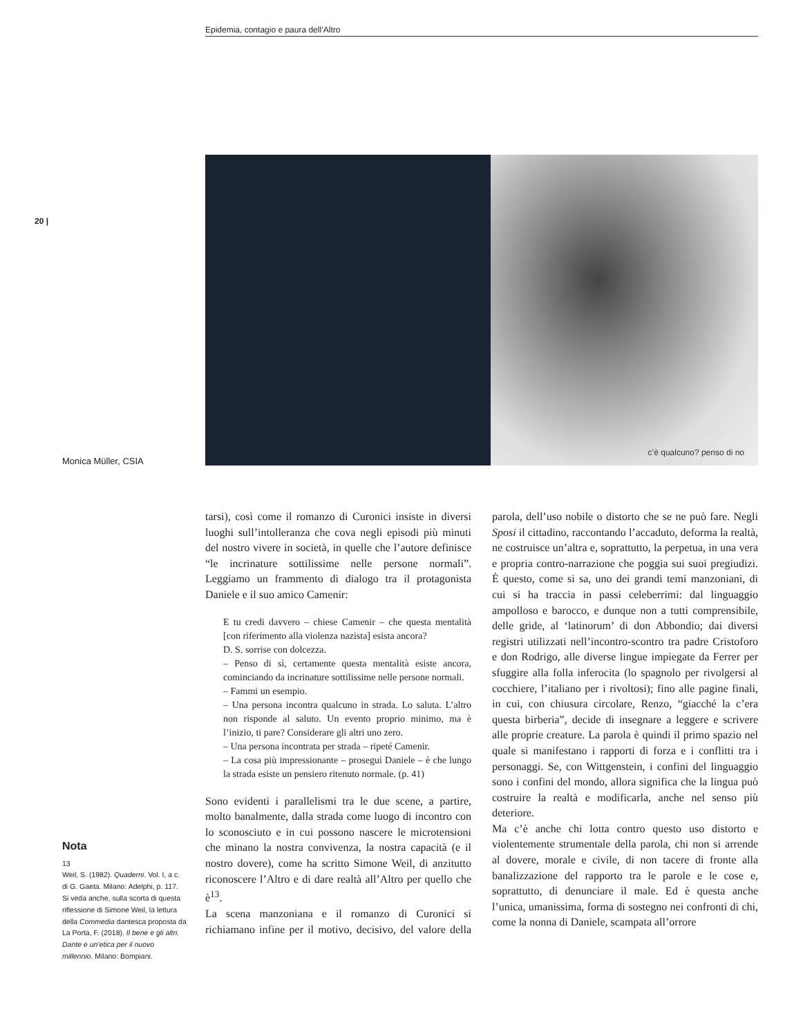Epidemia, contagio e paura dell’Altro
20 |
c’è qualcuno? penso di no
Monica Müller, CSIA
tarsi), così come il romanzo di Curonici insiste in diversi luoghi sull’intolleranza che cova negli episodi più minuti del nostro vivere in società, in quelle che l’autore definisce “le incrinature sottilissime nelle persone normali”. Leggiamo un frammento di dialogo tra il protagonista Daniele e il suo amico Camenir:
E tu credi davvero – chiese Camenir – che questa mentalità [con riferimento alla violenza nazista] esista ancora?
D. S. sorrise con dolcezza.
– Penso di sì, certamente questa mentalità esiste ancora, cominciando da incrinature sottilissime nelle persone normali.
– Fammi un esempio.
– Una persona incontra qualcuno in strada. Lo saluta. L’altro non risponde al saluto. Un evento proprio minimo, ma è l’inizio, ti pare? Considerare gli altri uno zero.
– Una persona incontrata per strada – ripeté Camenir.
– La cosa più impressionante – proseguì Daniele – è che lungo la strada esiste un pensiero ritenuto normale. (p. 41)
Sono evidenti i parallelismi tra le due scene, a partire, molto banalmente, dalla strada come luogo di incontro con lo sconosciuto e in cui possono nascere le microtensioni che minano la nostra convivenza, la nostra capacità (e il nostro dovere), come ha scritto Simone Weil, di anzitutto riconoscere l’Altro e di dare realtà all’Altro per quello che è<sup>13</sup>.
La scena manzoniana e il romanzo di Curonici si richiamano infine per il motivo, decisivo, del valore della parola, dell’uso nobile o distorto che se ne può fare. Negli Sposi il cittadino, raccontando l’accaduto, deforma la realtà, ne costruisce un’altra e, soprattutto, la perpetua, in una vera e propria contro-narrazione che poggia sui suoi pregiudizi. È questo, come si sa, uno dei grandi temi manzoniani, di cui si ha traccia in passi celeberrimi: dal linguaggio ampolloso e barocco, e dunque non a tutti comprensibile, delle gride, al ‘latinorum’ di don Abbondio; dai diversi registri utilizzati nell’incontro-scontro tra padre Cristoforo e don Rodrigo, alle diverse lingue impiegate da Ferrer per sfuggire alla folla inferocita (lo spagnolo per rivolgersi al cocchiere, l’italiano per i rivoltosi); fino alle pagine finali, in cui, con chiusura circolare, Renzo, “giacché la c’era questa birberia”, decide di insegnare a leggere e scrivere alle proprie creature. La parola è quindi il primo spazio nel quale si manifestano i rapporti di forza e i conflitti tra i personaggi. Se, con Wittgenstein, i confini del linguaggio sono i confini del mondo, allora significa che la lingua può costruire la realtà e modificarla, anche nel senso più deteriore.
Ma c’è anche chi lotta contro questo uso distorto e violentemente strumentale della parola, chi non si arrende al dovere, morale e civile, di non tacere di fronte alla banalizzazione del rapporto tra le parole e le cose e, soprattutto, di denunciare il male. Ed è questa anche l’unica, umanissima, forma di sostegno nei confronti di chi, come la nonna di Daniele, scampata all’orrore
Nota
13
Weil, S. (1982). Quaderni. Vol. I, a c. di G. Gaeta. Milano: Adelphi, p. 117. Si veda anche, sulla scorta di questa riflessione di Simone Weil, la lettura della Commedia dantesca proposta da La Porta, F. (2018). Il bene e gli altri. Dante e un’etica per il nuovo millennio. Milano: Bompiani.